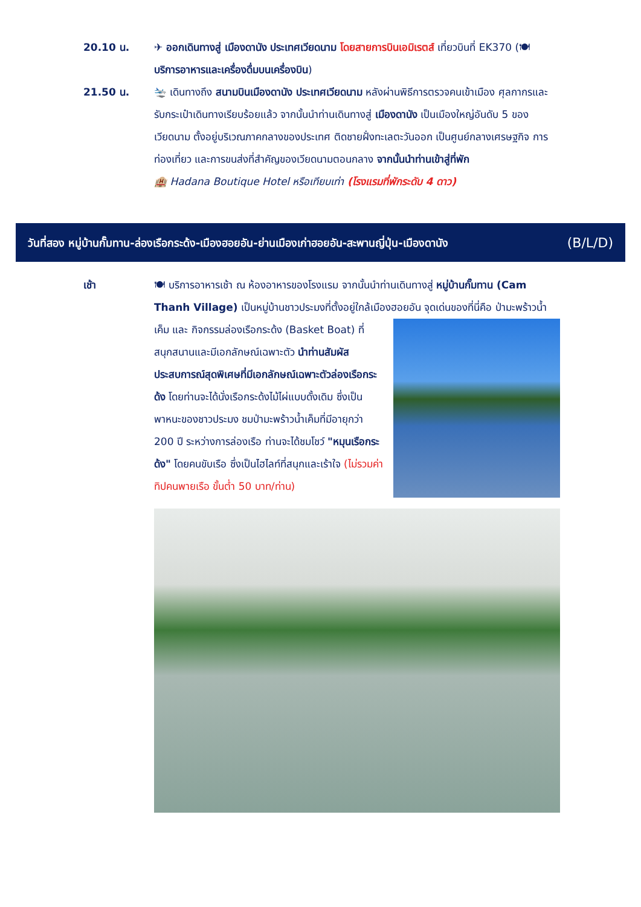20.10 น. ✈ ออกเดินทางสู่ เมืองดานัง ประเทศเวียดนาม โดยสายการบินเอมิเรตส์ เที่ยวบินที่ EK370 (🍽 บริการอาหารและเครื่องดื่มบนเครื่องบิน)
21.50 น. 🛬 เดินทางถึง สนามบินเมืองดานัง ประเทศเวียดนาม หลังผ่านพิธีการตรวจคนเข้าเมือง ศุลกากรและรับกระเป๋าเดินทางเรียบร้อยแล้ว จากนั้นนำท่านเดินทางสู่ เมืองดานัง เป็นเมืองใหญ่อันดับ 5 ของเวียดนาม ตั้งอยู่บริเวณภาคกลางของประเทศ ติดชายฝั่งทะเลตะวันออก เป็นศูนย์กลางเศรษฐกิจ การท่องเที่ยว และการขนส่งที่สำคัญของเวียดนามตอนกลาง จากนั้นนำท่านเข้าสู่ที่พัก
🏨 Hadana Boutique Hotel หรือเทียบเท่า (โรงแรมที่พักระดับ 4 ดาว)
วันที่สอง หมู่บ้านกั๊มทาน-ล่องเรือกระด้ง-เมืองฮอยอัน-ย่านเมืองเก่าฮอยอัน-สะพานญี่ปุ่น-เมืองดานัง (B/L/D)
เช้า 🍽 บริการอาหารเช้า ณ ห้องอาหารของโรงแรม จากนั้นนำท่านเดินทางสู่ หมู่บ้านกั๊มทาน (Cam Thanh Village) เป็นหมู่บ้านชาวประมงที่ตั้งอยู่ใกล้เมืองฮอยอัน จุดเด่นของที่นี่
คือ ป่ามะพร้าวน้ำเค็ม และ กิจกรรมล่องเรือกระด้ง (Basket Boat) ที่สนุกสนานและมีเอกลักษณ์เฉพาะตัว นำท่านสัมผัสประสบการณ์สุดพิเศษที่มีเอกลักษณ์เฉพาะตัวล่องเรือกระด้ง โดยท่านจะได้นั่งเรือกระด้งไม้ไผ่แบบดั้งเดิม ซึ่งเป็นพาหนะของชาวประมง ชมป่ามะพร้าวน้ำเค็มที่มีอายุกว่า 200 ปี ระหว่างการล่องเรือ ท่านจะได้ชมโชว์ "หมุนเรือกระด้ง" โดยคนขับเรือ ซึ่งเป็นไฮไลท์ที่สนุกและเร้าใจ (ไม่รวมค่าทิปคนพายเรือ ขั้นต่ำ 50 บาท/ท่าน)